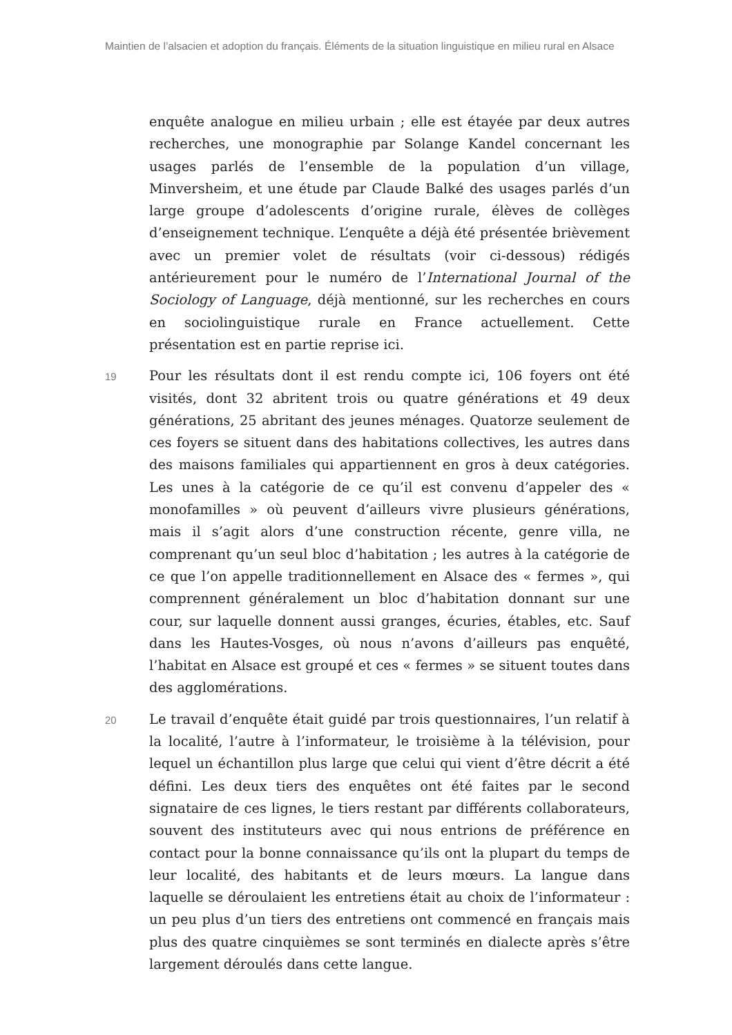Maintien de l’alsacien et adoption du français. Éléments de la situation linguistique en milieu rural en Alsace
enquête analogue en milieu urbain ; elle est étayée par deux autres recherches, une monographie par Solange Kandel concernant les usages parlés de l’ensemble de la population d’un village, Minversheim, et une étude par Claude Balké des usages parlés d’un large groupe d’adolescents d’origine rurale, élèves de collèges d’enseignement technique. L’enquête a déjà été présentée brièvement avec un premier volet de résultats (voir ci-dessous) rédigés antérieurement pour le numéro de l’International Journal of the Sociology of Language, déjà mentionné, sur les recherches en cours en sociolinguistique rurale en France actuellement. Cette présentation est en partie reprise ici.
19
Pour les résultats dont il est rendu compte ici, 106 foyers ont été visités, dont 32 abritent trois ou quatre générations et 49 deux générations, 25 abritant des jeunes ménages. Quatorze seulement de ces foyers se situent dans des habitations collectives, les autres dans des maisons familiales qui appartiennent en gros à deux catégories. Les unes à la catégorie de ce qu’il est convenu d’appeler des « monofamilles » où peuvent d’ailleurs vivre plusieurs générations, mais il s’agit alors d’une construction récente, genre villa, ne comprenant qu’un seul bloc d’habitation ; les autres à la catégorie de ce que l’on appelle traditionnellement en Alsace des « fermes », qui comprennent généralement un bloc d’habitation donnant sur une cour, sur laquelle donnent aussi granges, écuries, étables, etc. Sauf dans les Hautes-Vosges, où nous n’avons d’ailleurs pas enquêté, l’habitat en Alsace est groupé et ces « fermes » se situent toutes dans des agglomérations.
20
Le travail d’enquête était guidé par trois questionnaires, l’un relatif à la localité, l’autre à l’informateur, le troisième à la télévision, pour lequel un échantillon plus large que celui qui vient d’être décrit a été défini. Les deux tiers des enquêtes ont été faites par le second signataire de ces lignes, le tiers restant par différents collaborateurs, souvent des instituteurs avec qui nous entrions de préférence en contact pour la bonne connaissance qu’ils ont la plupart du temps de leur localité, des habitants et de leurs mœurs. La langue dans laquelle se déroulaient les entretiens était au choix de l’informateur : un peu plus d’un tiers des entretiens ont commencé en français mais plus des quatre cinquièmes se sont terminés en dialecte après s’être largement déroulés dans cette langue.